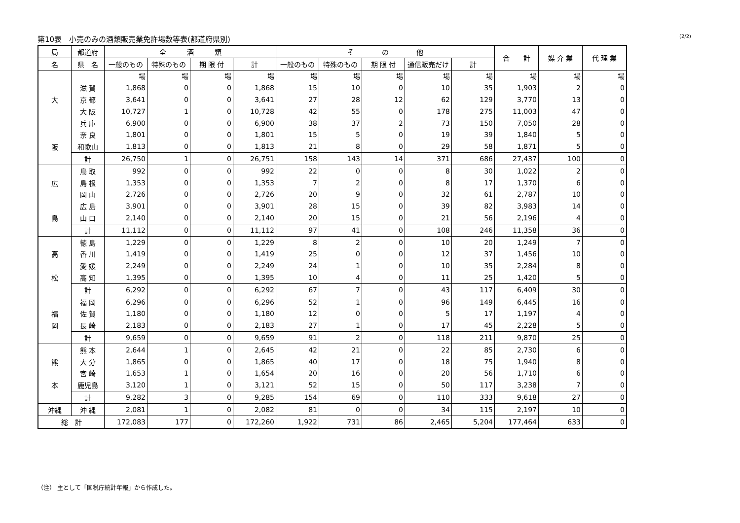第10表　小売のみの酒類販売業免許場数等表(都道府県別) (2/2)
| 局 | 都道府 | 全 酒 類 | | | | そ の 他 | | | | | 合 計 | 媒 介 業 | 代 理 業 |
| --- | --- | --- | --- | --- | --- | --- | --- | --- | --- | --- | --- | --- | --- |
| 名 | 県 名 | 一般のもの | 特殊のもの | 期 限 付 | 計 | 一般のもの | 特殊のもの | 期 限 付 | 通信販売だけ | 計 | | | |
| | | 場 | 場 | 場 | 場 | 場 | 場 | 場 | 場 | 場 | 場 | 場 | 場 |
| | 滋 賀 | 1,868 | 0 | 0 | 1,868 | 15 | 10 | 0 | 10 | 35 | 1,903 | 2 | 0 |
| 大 | 京 都 | 3,641 | 0 | 0 | 3,641 | 27 | 28 | 12 | 62 | 129 | 3,770 | 13 | 0 |
| | 大 阪 | 10,727 | 1 | 0 | 10,728 | 42 | 55 | 0 | 178 | 275 | 11,003 | 47 | 0 |
| | 兵 庫 | 6,900 | 0 | 0 | 6,900 | 38 | 37 | 2 | 73 | 150 | 7,050 | 28 | 0 |
| | 奈 良 | 1,801 | 0 | 0 | 1,801 | 15 | 5 | 0 | 19 | 39 | 1,840 | 5 | 0 |
| 阪 | 和歌山 | 1,813 | 0 | 0 | 1,813 | 21 | 8 | 0 | 29 | 58 | 1,871 | 5 | 0 |
| | 計 | 26,750 | 1 | 0 | 26,751 | 158 | 143 | 14 | 371 | 686 | 27,437 | 100 | 0 |
| | 鳥 取 | 992 | 0 | 0 | 992 | 22 | 0 | 0 | 8 | 30 | 1,022 | 2 | 0 |
| 広 | 島 根 | 1,353 | 0 | 0 | 1,353 | 7 | 2 | 0 | 8 | 17 | 1,370 | 6 | 0 |
| | 岡 山 | 2,726 | 0 | 0 | 2,726 | 20 | 9 | 0 | 32 | 61 | 2,787 | 10 | 0 |
| | 広 島 | 3,901 | 0 | 0 | 3,901 | 28 | 15 | 0 | 39 | 82 | 3,983 | 14 | 0 |
| 島 | 山 口 | 2,140 | 0 | 0 | 2,140 | 20 | 15 | 0 | 21 | 56 | 2,196 | 4 | 0 |
| | 計 | 11,112 | 0 | 0 | 11,112 | 97 | 41 | 0 | 108 | 246 | 11,358 | 36 | 0 |
| | 徳 島 | 1,229 | 0 | 0 | 1,229 | 8 | 2 | 0 | 10 | 20 | 1,249 | 7 | 0 |
| 高 | 香 川 | 1,419 | 0 | 0 | 1,419 | 25 | 0 | 0 | 12 | 37 | 1,456 | 10 | 0 |
| | 愛 媛 | 2,249 | 0 | 0 | 2,249 | 24 | 1 | 0 | 10 | 35 | 2,284 | 8 | 0 |
| 松 | 高 知 | 1,395 | 0 | 0 | 1,395 | 10 | 4 | 0 | 11 | 25 | 1,420 | 5 | 0 |
| | 計 | 6,292 | 0 | 0 | 6,292 | 67 | 7 | 0 | 43 | 117 | 6,409 | 30 | 0 |
| | 福 岡 | 6,296 | 0 | 0 | 6,296 | 52 | 1 | 0 | 96 | 149 | 6,445 | 16 | 0 |
| 福 | 佐 賀 | 1,180 | 0 | 0 | 1,180 | 12 | 0 | 0 | 5 | 17 | 1,197 | 4 | 0 |
| 岡 | 長 崎 | 2,183 | 0 | 0 | 2,183 | 27 | 1 | 0 | 17 | 45 | 2,228 | 5 | 0 |
| | 計 | 9,659 | 0 | 0 | 9,659 | 91 | 2 | 0 | 118 | 211 | 9,870 | 25 | 0 |
| | 熊 本 | 2,644 | 1 | 0 | 2,645 | 42 | 21 | 0 | 22 | 85 | 2,730 | 6 | 0 |
| 熊 | 大 分 | 1,865 | 0 | 0 | 1,865 | 40 | 17 | 0 | 18 | 75 | 1,940 | 8 | 0 |
| | 宮 崎 | 1,653 | 1 | 0 | 1,654 | 20 | 16 | 0 | 20 | 56 | 1,710 | 6 | 0 |
| 本 | 鹿児島 | 3,120 | 1 | 0 | 3,121 | 52 | 15 | 0 | 50 | 117 | 3,238 | 7 | 0 |
| | 計 | 9,282 | 3 | 0 | 9,285 | 154 | 69 | 0 | 110 | 333 | 9,618 | 27 | 0 |
| 沖縄 | 沖 縄 | 2,081 | 1 | 0 | 2,082 | 81 | 0 | 0 | 34 | 115 | 2,197 | 10 | 0 |
| 総 計 | | 172,083 | 177 | 0 | 172,260 | 1,922 | 731 | 86 | 2,465 | 5,204 | 177,464 | 633 | 0 |
（注） 主として「国税庁統計年報」から作成した。